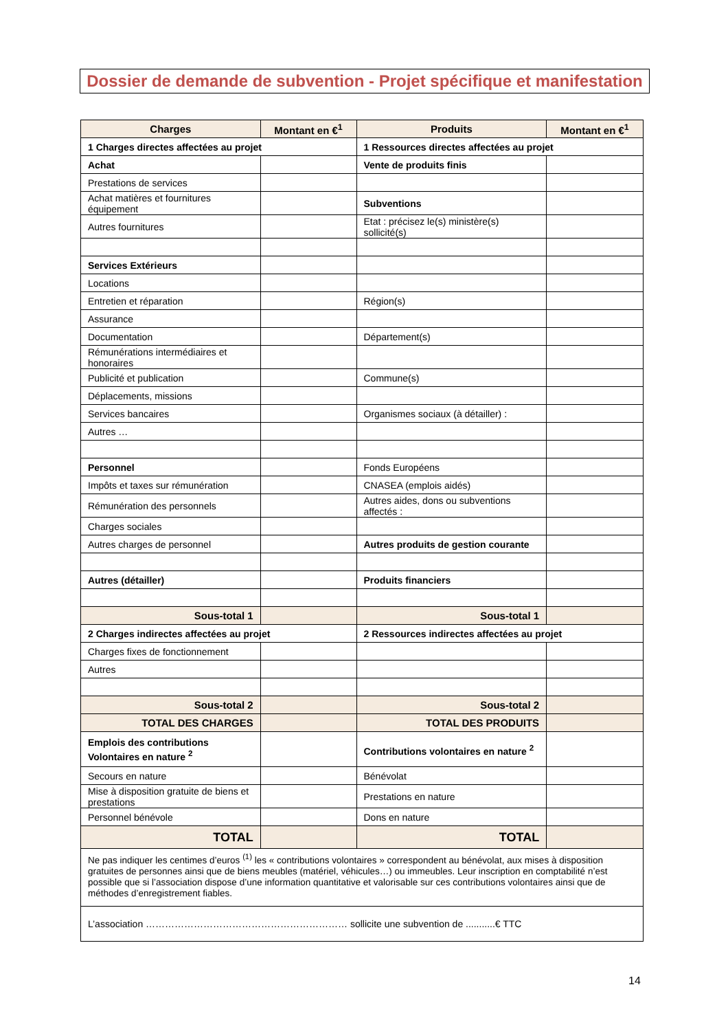Dossier de demande de subvention - Projet spécifique et manifestation
| Charges | Montant en €<sup>1</sup> | Produits | Montant en €<sup>1</sup> |
| --- | --- | --- | --- |
| 1 Charges directes affectées au projet | | 1 Ressources directes affectées au projet | |
| Achat | | Vente de produits finis | |
| Prestations de services | | | |
| Achat matières et fournitures équipement | | Subventions | |
| Autres fournitures | | Etat : précisez le(s) ministère(s) sollicité(s) | |
| Services Extérieurs | | | |
| Locations | | | |
| Entretien et réparation | | Région(s) | |
| Assurance | | | |
| Documentation | | Département(s) | |
| Rémunérations intermédiaires et honoraires | | | |
| Publicité et publication | | Commune(s) | |
| Déplacements, missions | | | |
| Services bancaires | | Organismes sociaux (à détailler) : | |
| Autres … | | | |
| Personnel | | Fonds Européens | |
| Impôts et taxes sur rémunération | | CNASEA (emplois aidés) | |
| Rémunération des personnels | | Autres aides, dons ou subventions affectés : | |
| Charges sociales | | | |
| Autres charges de personnel | | Autres produits de gestion courante | |
| Autres (détailler) | | Produits financiers | |
| Sous-total 1 | | Sous-total 1 | |
| 2 Charges indirectes affectées au projet | | 2 Ressources indirectes affectées au projet | |
| Charges fixes de fonctionnement | | | |
| Autres | | | |
| Sous-total 2 | | Sous-total 2 | |
| TOTAL DES CHARGES | | TOTAL DES PRODUITS | |
| Emplois des contributions Volontaires en nature <sup>2</sup> | | Contributions volontaires en nature <sup>2</sup> | |
| Secours en nature | | Bénévolat | |
| Mise à disposition gratuite de biens et prestations | | Prestations en nature | |
| Personnel bénévole | | Dons en nature | |
| TOTAL | | TOTAL | |
| Ne pas indiquer les centimes d’euros <sup>(1)</sup> les « contributions volontaires » correspondent au bénévolat, aux mises à disposition gratuites de personnes ainsi que de biens meubles (matériel, véhicules…) ou immeubles. Leur inscription en comptabilité n’est possible que si l’association dispose d’une information quantitative et valorisable sur ces contributions volontaires ainsi que de méthodes d’enregistrement fiables. | | | |
| L’association ……………………………………………………… sollicite une subvention de ...........€ TTC | | | |
14